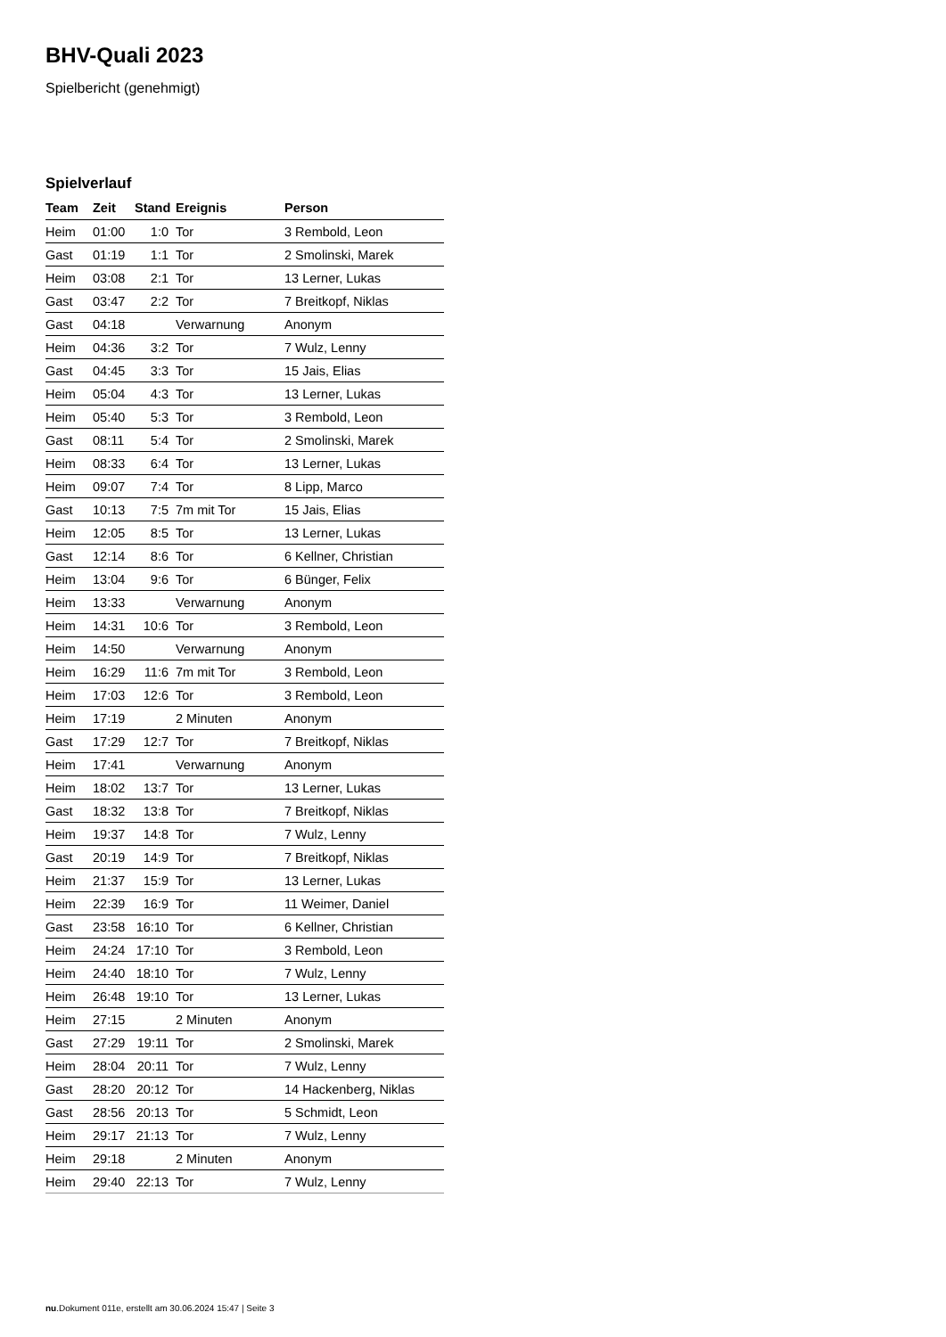BHV-Quali 2023
Spielbericht (genehmigt)
Spielverlauf
| Team | Zeit | Stand | Ereignis | Person |
| --- | --- | --- | --- | --- |
| Heim | 01:00 | 1:0 | Tor | 3 Rembold, Leon |
| Gast | 01:19 | 1:1 | Tor | 2 Smolinski, Marek |
| Heim | 03:08 | 2:1 | Tor | 13 Lerner, Lukas |
| Gast | 03:47 | 2:2 | Tor | 7 Breitkopf, Niklas |
| Gast | 04:18 | | Verwarnung | Anonym |
| Heim | 04:36 | 3:2 | Tor | 7 Wulz, Lenny |
| Gast | 04:45 | 3:3 | Tor | 15 Jais, Elias |
| Heim | 05:04 | 4:3 | Tor | 13 Lerner, Lukas |
| Heim | 05:40 | 5:3 | Tor | 3 Rembold, Leon |
| Gast | 08:11 | 5:4 | Tor | 2 Smolinski, Marek |
| Heim | 08:33 | 6:4 | Tor | 13 Lerner, Lukas |
| Heim | 09:07 | 7:4 | Tor | 8 Lipp, Marco |
| Gast | 10:13 | 7:5 | 7m mit Tor | 15 Jais, Elias |
| Heim | 12:05 | 8:5 | Tor | 13 Lerner, Lukas |
| Gast | 12:14 | 8:6 | Tor | 6 Kellner, Christian |
| Heim | 13:04 | 9:6 | Tor | 6 Bünger, Felix |
| Heim | 13:33 | | Verwarnung | Anonym |
| Heim | 14:31 | 10:6 | Tor | 3 Rembold, Leon |
| Heim | 14:50 | | Verwarnung | Anonym |
| Heim | 16:29 | 11:6 | 7m mit Tor | 3 Rembold, Leon |
| Heim | 17:03 | 12:6 | Tor | 3 Rembold, Leon |
| Heim | 17:19 | | 2 Minuten | Anonym |
| Gast | 17:29 | 12:7 | Tor | 7 Breitkopf, Niklas |
| Heim | 17:41 | | Verwarnung | Anonym |
| Heim | 18:02 | 13:7 | Tor | 13 Lerner, Lukas |
| Gast | 18:32 | 13:8 | Tor | 7 Breitkopf, Niklas |
| Heim | 19:37 | 14:8 | Tor | 7 Wulz, Lenny |
| Gast | 20:19 | 14:9 | Tor | 7 Breitkopf, Niklas |
| Heim | 21:37 | 15:9 | Tor | 13 Lerner, Lukas |
| Heim | 22:39 | 16:9 | Tor | 11 Weimer, Daniel |
| Gast | 23:58 | 16:10 | Tor | 6 Kellner, Christian |
| Heim | 24:24 | 17:10 | Tor | 3 Rembold, Leon |
| Heim | 24:40 | 18:10 | Tor | 7 Wulz, Lenny |
| Heim | 26:48 | 19:10 | Tor | 13 Lerner, Lukas |
| Heim | 27:15 | | 2 Minuten | Anonym |
| Gast | 27:29 | 19:11 | Tor | 2 Smolinski, Marek |
| Heim | 28:04 | 20:11 | Tor | 7 Wulz, Lenny |
| Gast | 28:20 | 20:12 | Tor | 14 Hackenberg, Niklas |
| Gast | 28:56 | 20:13 | Tor | 5 Schmidt, Leon |
| Heim | 29:17 | 21:13 | Tor | 7 Wulz, Lenny |
| Heim | 29:18 | | 2 Minuten | Anonym |
| Heim | 29:40 | 22:13 | Tor | 7 Wulz, Lenny |
nu.Dokument 011e, erstellt am 30.06.2024 15:47 | Seite 3